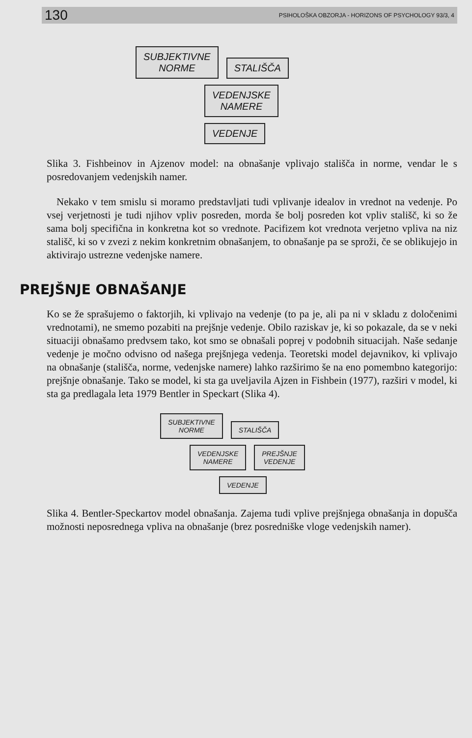130 PSIHOLOŠKA OBZORJA - HORIZONS OF PSYCHOLOGY 93/3, 4
SUBJEKTIVNE
NORME STALIŠČA
VEDENJSKE
NAMERE
VEDENJE
Slika 3. Fishbeinov in Ajzenov model: na obnašanje vplivajo stališča in norme, vendar le s posredovanjem vedenjskih namer.
Nekako v tem smislu si moramo predstavljati tudi vplivanje idealov in vrednot na vedenje. Po vsej verjetnosti je tudi njihov vpliv posreden, morda še bolj posreden kot vpliv stališč, ki so že sama bolj specifična in konkretna kot so vrednote. Pacifizem kot vrednota verjetno vpliva na niz stališč, ki so v zvezi z nekim konkretnim obnašanjem, to obnašanje pa se sproži, če se oblikujejo in aktivirajo ustrezne vedenjske namere.
PREJŠNJE OBNAŠANJE
Ko se že sprašujemo o faktorjih, ki vplivajo na vedenje (to pa je, ali pa ni v skladu z določenimi vrednotami), ne smemo pozabiti na prejšnje vedenje. Obilo raziskav je, ki so pokazale, da se v neki situaciji obnašamo predvsem tako, kot smo se obnašali poprej v podobnih situacijah. Naše sedanje vedenje je močno odvisno od našega prejšnjega vedenja. Teoretski model dejavnikov, ki vplivajo na obnašanje (stališča, norme, vedenjske namere) lahko razširimo še na eno pomembno kategorijo: prejšnje obnašanje. Tako se model, ki sta ga uveljavila Ajzen in Fishbein (1977), razširi v model, ki sta ga predlagala leta 1979 Bentler in Speckart (Slika 4).
SUBJEKTIVNE
NORME STALIŠČA
VEDENJSKE
NAMERE PREJŠNJE
VEDENJE
VEDENJE
Slika 4. Bentler-Speckartov model obnašanja. Zajema tudi vplive prejšnjega obnašanja in dopušča možnosti neposrednega vpliva na obnašanje (brez posredniške vloge vedenjskih namer).